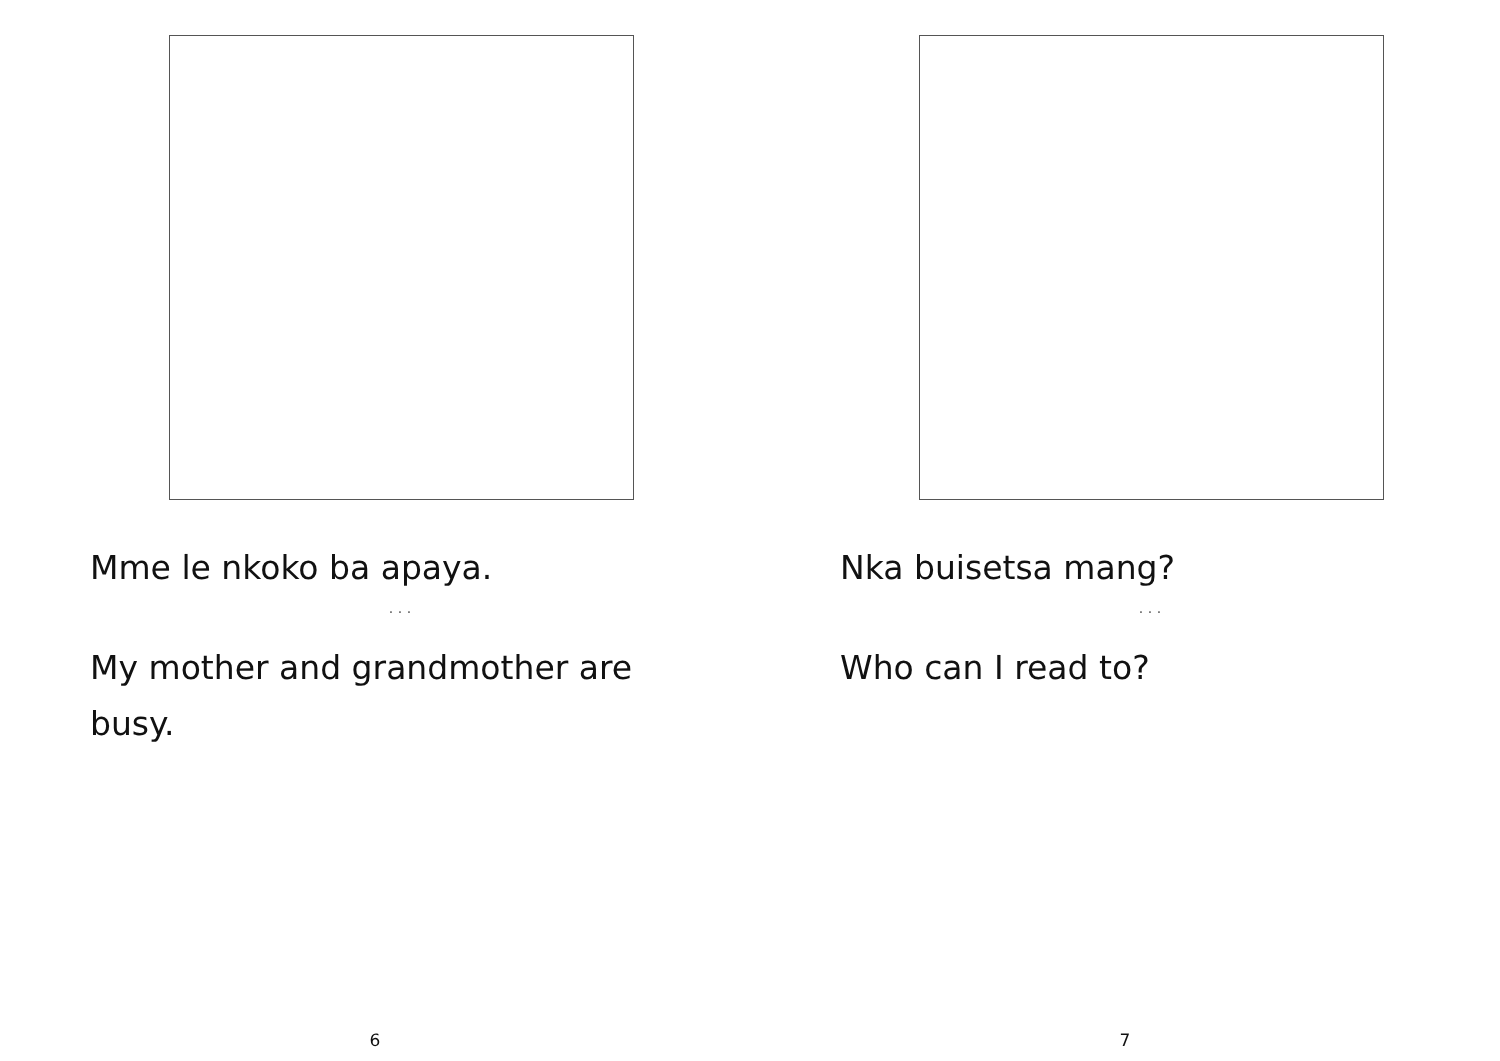Mme le nkoko ba apaya.
. . .
My mother and grandmother are busy.
6
Nka buisetsa mang?
. . .
Who can I read to?
7